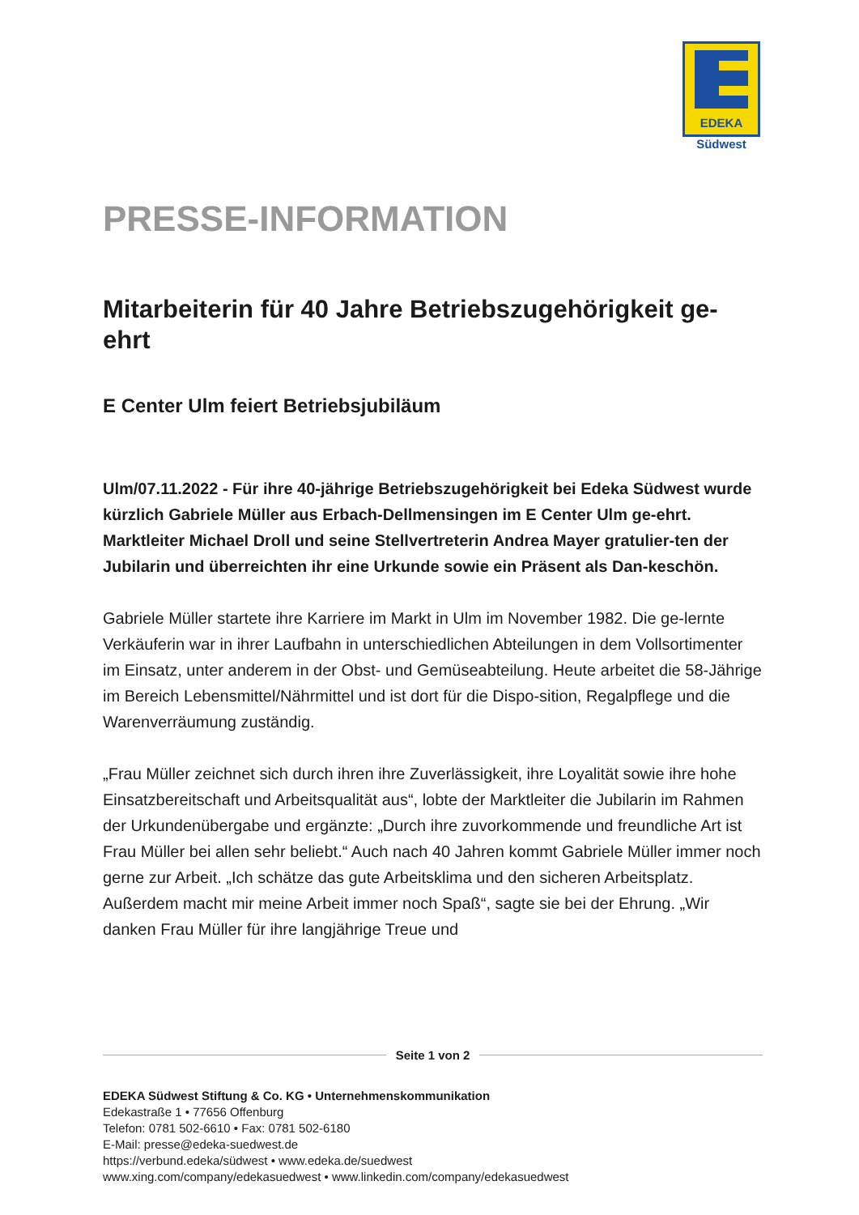EDEKA
Südwest
PRESSE-INFORMATION
Mitarbeiterin für 40 Jahre Betriebszugehörigkeit ge-
ehrt
E Center Ulm feiert Betriebsjubiläum
Ulm/07.11.2022 - Für ihre 40-jährige Betriebszugehörigkeit bei Edeka Südwest wurde kürzlich Gabriele Müller aus Erbach-Dellmensingen im E Center Ulm ge-ehrt. Marktleiter Michael Droll und seine Stellvertreterin Andrea Mayer gratulier-ten der Jubilarin und überreichten ihr eine Urkunde sowie ein Präsent als Dan-keschön.
Gabriele Müller startete ihre Karriere im Markt in Ulm im November 1982. Die ge-lernte Verkäuferin war in ihrer Laufbahn in unterschiedlichen Abteilungen in dem Vollsortimenter im Einsatz, unter anderem in der Obst- und Gemüseabteilung. Heute arbeitet die 58-Jährige im Bereich Lebensmittel/Nährmittel und ist dort für die Dispo-sition, Regalpflege und die Warenverräumung zuständig.
„Frau Müller zeichnet sich durch ihren ihre Zuverlässigkeit, ihre Loyalität sowie ihre hohe Einsatzbereitschaft und Arbeitsqualität aus“, lobte der Marktleiter die Jubilarin im Rahmen der Urkundenübergabe und ergänzte: „Durch ihre zuvorkommende und freundliche Art ist Frau Müller bei allen sehr beliebt.“ Auch nach 40 Jahren kommt Gabriele Müller immer noch gerne zur Arbeit. „Ich schätze das gute Arbeitsklima und den sicheren Arbeitsplatz. Außerdem macht mir meine Arbeit immer noch Spaß“, sagte sie bei der Ehrung. „Wir danken Frau Müller für ihre langjährige Treue und
Seite 1 von 2
EDEKA Südwest Stiftung & Co. KG • Unternehmenskommunikation
Edekastraße 1 • 77656 Offenburg
Telefon: 0781 502-6610 • Fax: 0781 502-6180
E-Mail: presse@edeka-suedwest.de
https://verbund.edeka/südwest • www.edeka.de/suedwest
www.xing.com/company/edekasuedwest • www.linkedin.com/company/edekasuedwest